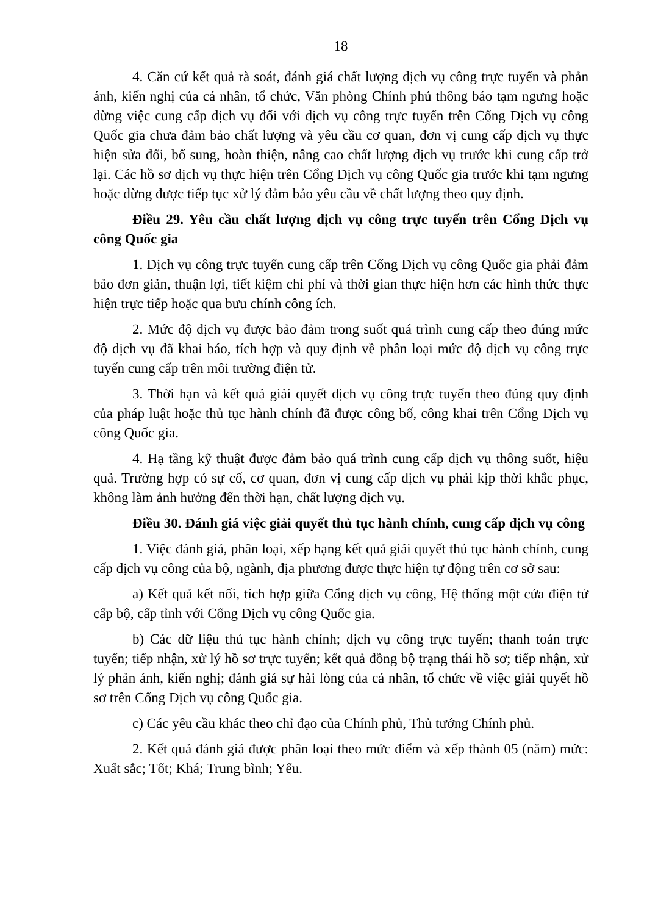18
4. Căn cứ kết quả rà soát, đánh giá chất lượng dịch vụ công trực tuyến và phản ánh, kiến nghị của cá nhân, tổ chức, Văn phòng Chính phủ thông báo tạm ngưng hoặc dừng việc cung cấp dịch vụ đối với dịch vụ công trực tuyến trên Cổng Dịch vụ công Quốc gia chưa đảm bảo chất lượng và yêu cầu cơ quan, đơn vị cung cấp dịch vụ thực hiện sửa đổi, bổ sung, hoàn thiện, nâng cao chất lượng dịch vụ trước khi cung cấp trở lại. Các hồ sơ dịch vụ thực hiện trên Cổng Dịch vụ công Quốc gia trước khi tạm ngưng hoặc dừng được tiếp tục xử lý đảm bảo yêu cầu về chất lượng theo quy định.
Điều 29. Yêu cầu chất lượng dịch vụ công trực tuyến trên Cổng Dịch vụ công Quốc gia
1. Dịch vụ công trực tuyến cung cấp trên Cổng Dịch vụ công Quốc gia phải đảm bảo đơn giản, thuận lợi, tiết kiệm chi phí và thời gian thực hiện hơn các hình thức thực hiện trực tiếp hoặc qua bưu chính công ích.
2. Mức độ dịch vụ được bảo đảm trong suốt quá trình cung cấp theo đúng mức độ dịch vụ đã khai báo, tích hợp và quy định về phân loại mức độ dịch vụ công trực tuyến cung cấp trên môi trường điện tử.
3. Thời hạn và kết quả giải quyết dịch vụ công trực tuyến theo đúng quy định của pháp luật hoặc thủ tục hành chính đã được công bố, công khai trên Cổng Dịch vụ công Quốc gia.
4. Hạ tầng kỹ thuật được đảm bảo quá trình cung cấp dịch vụ thông suốt, hiệu quả. Trường hợp có sự cố, cơ quan, đơn vị cung cấp dịch vụ phải kịp thời khắc phục, không làm ảnh hưởng đến thời hạn, chất lượng dịch vụ.
Điều 30. Đánh giá việc giải quyết thủ tục hành chính, cung cấp dịch vụ công
1. Việc đánh giá, phân loại, xếp hạng kết quả giải quyết thủ tục hành chính, cung cấp dịch vụ công của bộ, ngành, địa phương được thực hiện tự động trên cơ sở sau:
a) Kết quả kết nối, tích hợp giữa Cổng dịch vụ công, Hệ thống một cửa điện tử cấp bộ, cấp tỉnh với Cổng Dịch vụ công Quốc gia.
b) Các dữ liệu thủ tục hành chính; dịch vụ công trực tuyến; thanh toán trực tuyến; tiếp nhận, xử lý hồ sơ trực tuyến; kết quả đồng bộ trạng thái hồ sơ; tiếp nhận, xử lý phản ánh, kiến nghị; đánh giá sự hài lòng của cá nhân, tổ chức về việc giải quyết hồ sơ trên Cổng Dịch vụ công Quốc gia.
c) Các yêu cầu khác theo chỉ đạo của Chính phủ, Thủ tướng Chính phủ.
2. Kết quả đánh giá được phân loại theo mức điểm và xếp thành 05 (năm) mức: Xuất sắc; Tốt; Khá; Trung bình; Yếu.